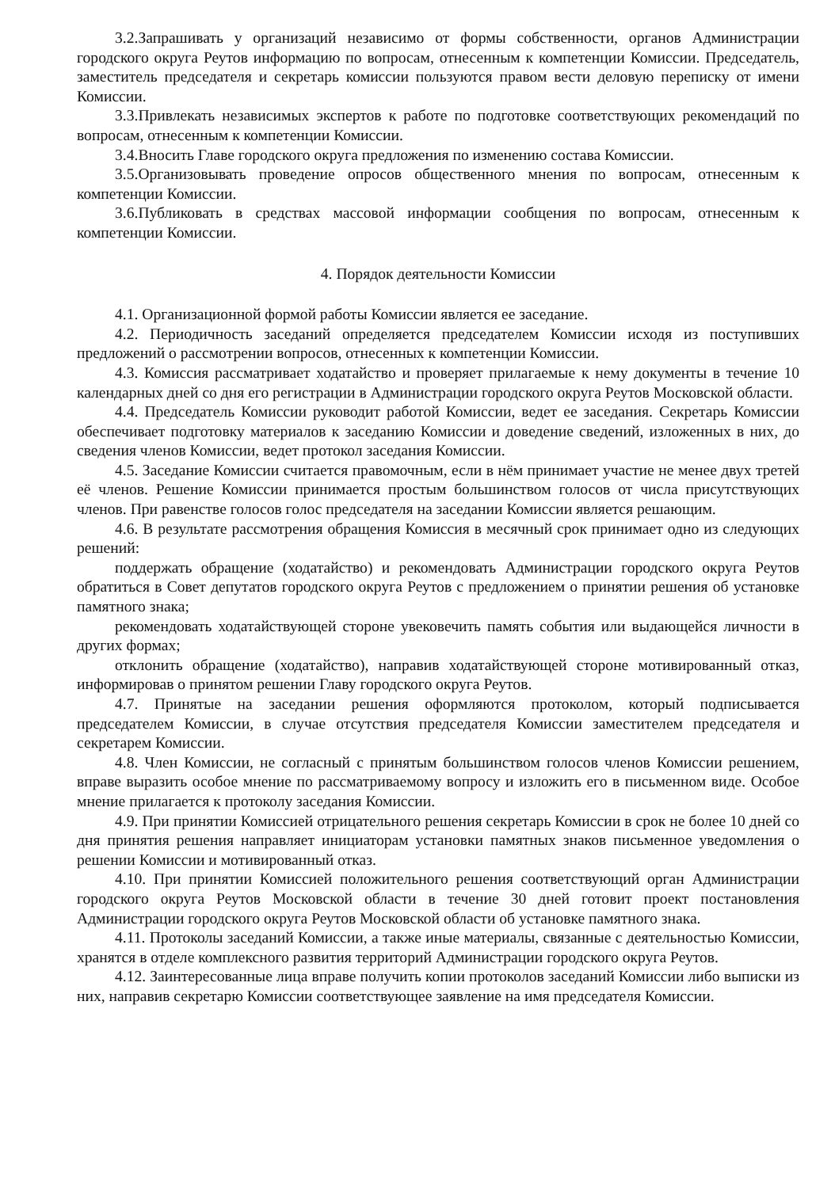3.2.Запрашивать у организаций независимо от формы собственности, органов Администрации городского округа Реутов информацию по вопросам, отнесенным к компетенции Комиссии. Председатель, заместитель председателя и секретарь комиссии пользуются правом вести деловую переписку от имени Комиссии.
3.3.Привлекать независимых экспертов к работе по подготовке соответствующих рекомендаций по вопросам, отнесенным к компетенции Комиссии.
3.4.Вносить Главе городского округа предложения по изменению состава Комиссии.
3.5.Организовывать проведение опросов общественного мнения по вопросам, отнесенным к компетенции Комиссии.
3.6.Публиковать в средствах массовой информации сообщения по вопросам, отнесенным к компетенции Комиссии.
4. Порядок деятельности Комиссии
4.1. Организационной формой работы Комиссии является ее заседание.
4.2. Периодичность заседаний определяется председателем Комиссии исходя из поступивших предложений о рассмотрении вопросов, отнесенных к компетенции Комиссии.
4.3. Комиссия рассматривает ходатайство и проверяет прилагаемые к нему документы в течение 10 календарных дней со дня его регистрации в Администрации городского округа Реутов Московской области.
4.4. Председатель Комиссии руководит работой Комиссии, ведет ее заседания. Секретарь Комиссии обеспечивает подготовку материалов к заседанию Комиссии и доведение сведений, изложенных в них, до сведения членов Комиссии, ведет протокол заседания Комиссии.
4.5. Заседание Комиссии считается правомочным, если в нём принимает участие не менее двух третей её членов. Решение Комиссии принимается простым большинством голосов от числа присутствующих членов. При равенстве голосов голос председателя на заседании Комиссии является решающим.
4.6. В результате рассмотрения обращения Комиссия в месячный срок принимает одно из следующих решений:
поддержать обращение (ходатайство) и рекомендовать Администрации городского округа Реутов обратиться в Совет депутатов городского округа Реутов с предложением о принятии решения об установке памятного знака;
рекомендовать ходатайствующей стороне увековечить память события или выдающейся личности в других формах;
отклонить обращение (ходатайство), направив ходатайствующей стороне мотивированный отказ, информировав о принятом решении Главу городского округа Реутов.
4.7. Принятые на заседании решения оформляются протоколом, который подписывается председателем Комиссии, в случае отсутствия председателя Комиссии заместителем председателя и секретарем Комиссии.
4.8. Член Комиссии, не согласный с принятым большинством голосов членов Комиссии решением, вправе выразить особое мнение по рассматриваемому вопросу и изложить его в письменном виде. Особое мнение прилагается к протоколу заседания Комиссии.
4.9. При принятии Комиссией отрицательного решения секретарь Комиссии в срок не более 10 дней со дня принятия решения направляет инициаторам установки памятных знаков письменное уведомления о решении Комиссии и мотивированный отказ.
4.10. При принятии Комиссией положительного решения соответствующий орган Администрации городского округа Реутов Московской области в течение 30 дней готовит проект постановления Администрации городского округа Реутов Московской области об установке памятного знака.
4.11. Протоколы заседаний Комиссии, а также иные материалы, связанные с деятельностью Комиссии, хранятся в отделе комплексного развития территорий Администрации городского округа Реутов.
4.12. Заинтересованные лица вправе получить копии протоколов заседаний Комиссии либо выписки из них, направив секретарю Комиссии соответствующее заявление на имя председателя Комиссии.